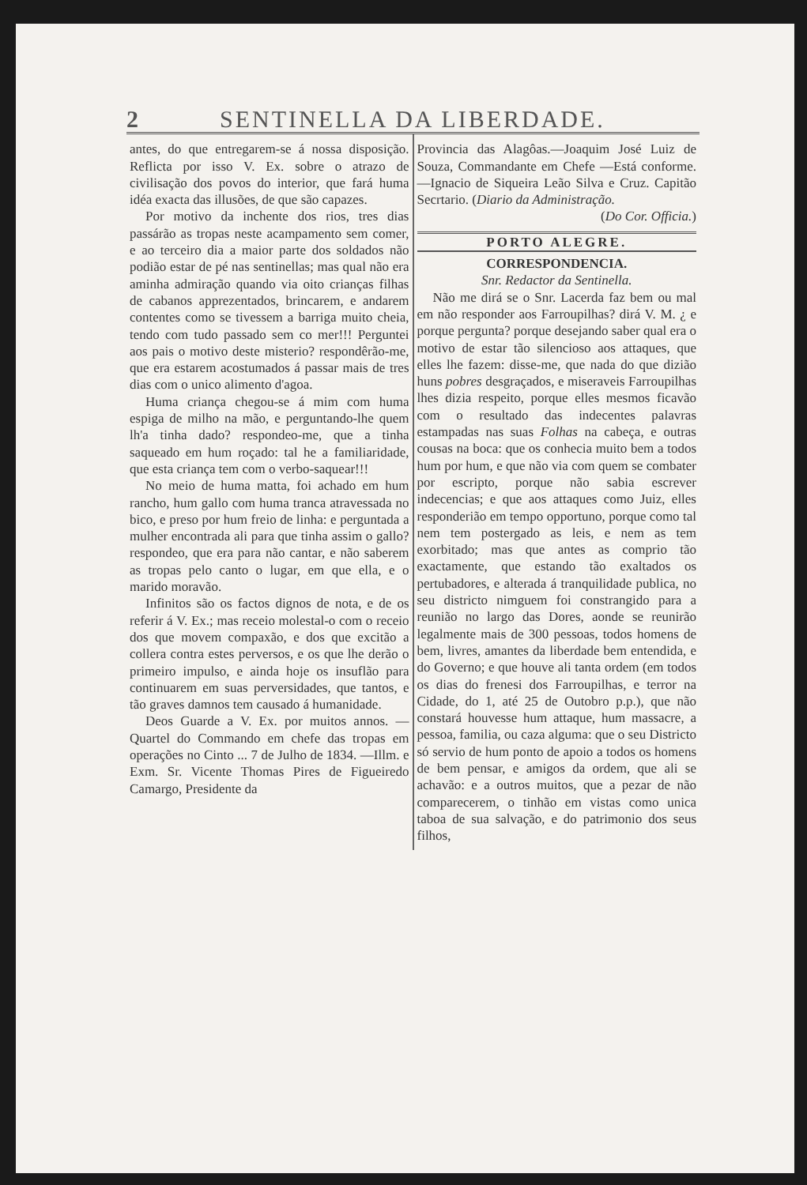2 SENTINELLA DA LIBERDADE.
antes, do que entregarem-se á nossa disposição. Reflicta por isso V. Ex. sobre o atrazo de civilisação dos povos do interior, que fará huma idéa exacta das illusões, de que são capazes.
Por motivo da inchente dos rios, tres dias passárão as tropas neste acampamento sem comer, e ao terceiro dia a maior parte dos soldados não podião estar de pé nas sentinellas; mas qual não era aminha admiração quando via oito crianças filhas de cabanos apprezentados, brincarem, e andarem contentes como se tivessem a barriga muito cheia, tendo com tudo passado sem co mer!!! Perguntei aos pais o motivo deste misterio? respondêrão-me, que era estarem acostumados á passar mais de tres dias com o unico alimento d'agoa.
Huma criança chegou-se á mim com huma espiga de milho na mão, e perguntando-lhe quem lh'a tinha dado? respondeo-me, que a tinha saqueado em hum roçado: tal he a familiaridade, que esta criança tem com o verbo-saquear!!!
No meio de huma matta, foi achado em hum rancho, hum gallo com huma tranca atravessada no bico, e preso por hum freio de linha: e perguntada a mulher encontrada ali para que tinha assim o gallo? respondeo, que era para não cantar, e não saberem as tropas pelo canto o lugar, em que ella, e o marido moravão.
Infinitos são os factos dignos de nota, e de os referir á V. Ex.; mas receio molestal-o com o receio dos que movem compaxão, e dos que excitão a collera contra estes perversos, e os que lhe derão o primeiro impulso, e ainda hoje os insuflão para continuarem em suas perversidades, que tantos, e tão graves damnos tem causado á humanidade.
Deos Guarde a V. Ex. por muitos annos. — Quartel do Commando em chefe das tropas em operações no Cinto ... 7 de Julho de 1834. —Illm. e Exm. Sr. Vicente Thomas Pires de Figueiredo Camargo, Presidente da
Provincia das Alagôas.—Joaquim José Luiz de Souza, Commandante em Chefe —Está conforme.—Ignacio de Siqueira Leão Silva e Cruz. Capitão Secrtario. (Diario da Administração.
(Do Cor. Officia.)
PORTO ALEGRE.
CORRESPONDENCIA.
Snr. Redactor da Sentinella.
Não me dirá se o Snr. Lacerda faz bem ou mal em não responder aos Farroupilhas? dirá V. M. ¿ e porque pergunta? porque desejando saber qual era o motivo de estar tão silencioso aos attaques, que elles lhe fazem: disse-me, que nada do que dizião huns pobres desgraçados, e miseraveis Farroupilhas lhes dizia respeito, porque elles mesmos ficavão com o resultado das indecentes palavras estampadas nas suas Folhas na cabeça, e outras cousas na boca: que os conhecia muito bem a todos hum por hum, e que não via com quem se combater por escripto, porque não sabia escrever indecencias; e que aos attaques como Juiz, elles responderião em tempo opportuno, porque como tal nem tem postergado as leis, e nem as tem exorbitado; mas que antes as comprio tão exactamente, que estando tão exaltados os pertubadores, e alterada á tranquilidade publica, no seu districto nimguem foi constrangido para a reunião no largo das Dores, aonde se reunirão legalmente mais de 300 pessoas, todos homens de bem, livres, amantes da liberdade bem entendida, e do Governo; e que houve ali tanta ordem (em todos os dias do frenesi dos Farroupilhas, e terror na Cidade, do 1, até 25 de Outobro p.p.), que não constará houvesse hum attaque, hum massacre, a pessoa, familia, ou caza alguma: que o seu Districto só servio de hum ponto de apoio a todos os homens de bem pensar, e amigos da ordem, que ali se achavão: e a outros muitos, que a pezar de não comparecerem, o tinhão em vistas como unica taboa de sua salvação, e do patrimonio dos seus filhos,